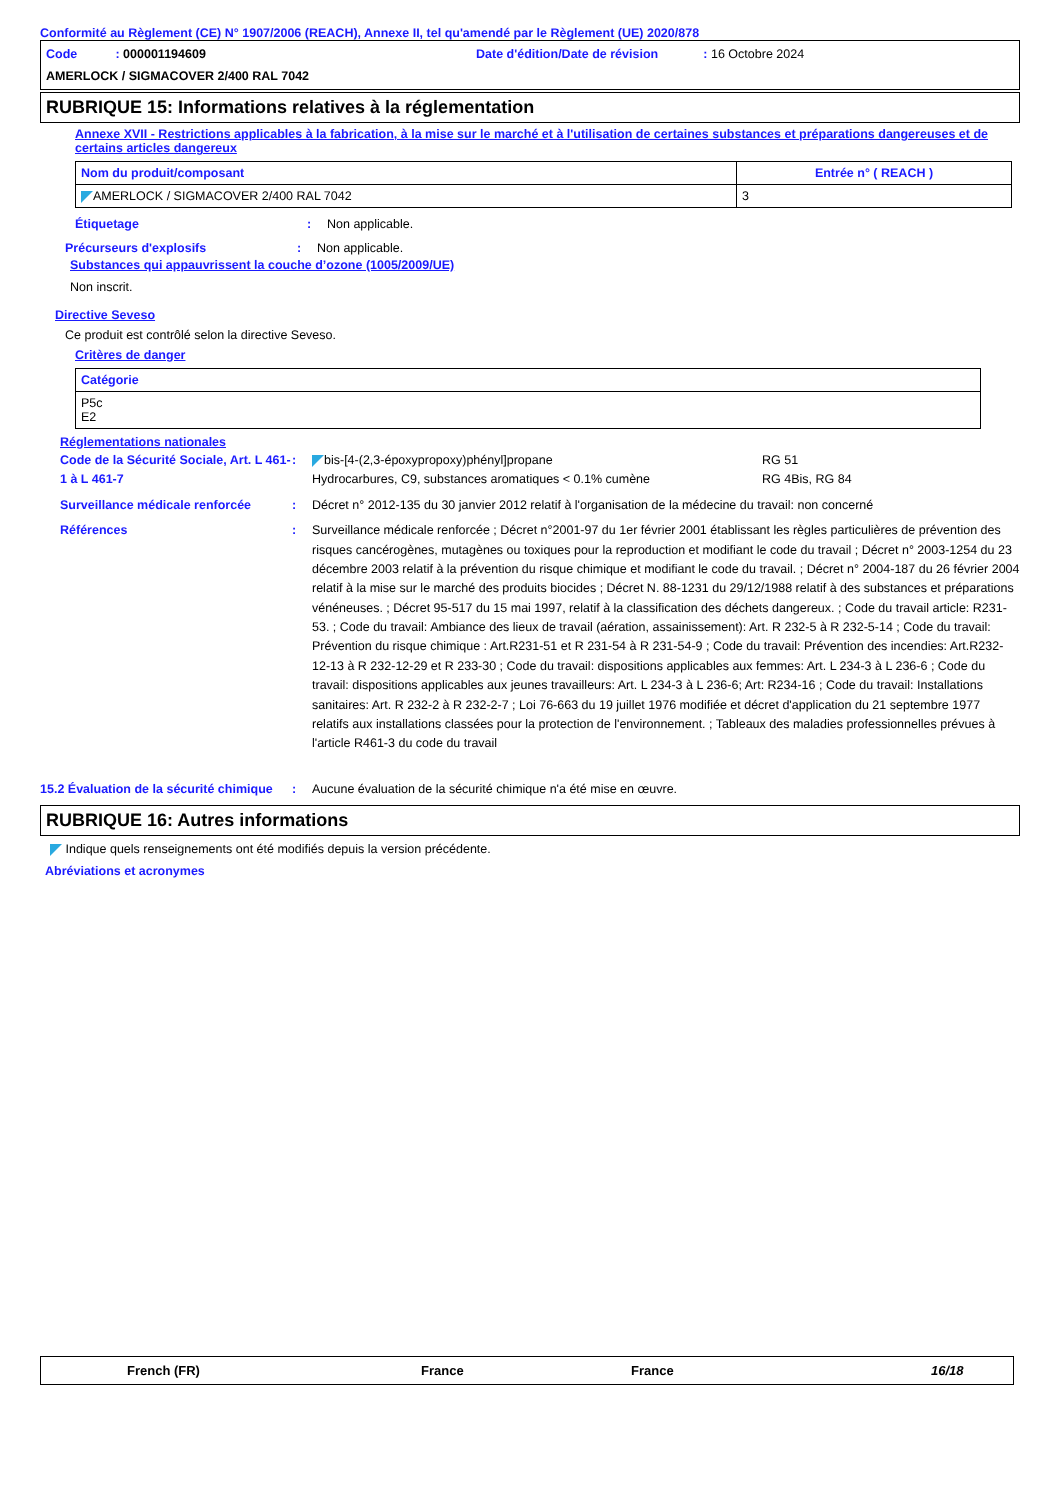Conformité au Règlement (CE) N° 1907/2006 (REACH), Annexe II, tel qu'amendé par le Règlement (UE) 2020/878
Code : 000001194609
Date d'édition/Date de révision : 16 Octobre 2024
AMERLOCK / SIGMACOVER 2/400 RAL 7042
RUBRIQUE 15: Informations relatives à la réglementation
Annexe XVII - Restrictions applicables à la fabrication, à la mise sur le marché et à l'utilisation de certaines substances et préparations dangereuses et de certains articles dangereux
| Nom du produit/composant | Entrée n° ( REACH ) |
| --- | --- |
| AMERLOCK / SIGMACOVER 2/400 RAL 7042 | 3 |
Étiquetage : Non applicable.
Précurseurs d'explosifs : Non applicable.
Substances qui appauvrissent la couche d’ozone (1005/2009/UE)
Non inscrit.
Directive Seveso
Ce produit est contrôlé selon la directive Seveso.
Critères de danger
| Catégorie |
| --- |
| P5c E2 |
Réglementations nationales
Code de la Sécurité Sociale, Art. L 461-1 à L 461-7
:
| bis-[4-(2,3-époxypropoxy)phényl]propane | RG 51 |
| Hydrocarbures, C9, substances aromatiques < 0.1% cumène | RG 4Bis, RG 84 |
Surveillance médicale renforcée
: Décret n° 2012-135 du 30 janvier 2012 relatif à l'organisation de la médecine du travail: non concerné
Références : Surveillance médicale renforcée ; Décret n°2001-97 du 1er février 2001 établissant les règles particulières de prévention des risques cancérogènes, mutagènes ou toxiques pour la reproduction et modifiant le code du travail ; Décret n° 2003-1254 du 23 décembre 2003 relatif à la prévention du risque chimique et modifiant le code du travail. ; Décret n° 2004-187 du 26 février 2004 relatif à la mise sur le marché des produits biocides ; Décret N. 88-1231 du 29/12/1988 relatif à des substances et préparations vénéneuses. ; Décret 95-517 du 15 mai 1997, relatif à la classification des déchets dangereux. ; Code du travail article: R231-53. ; Code du travail: Ambiance des lieux de travail (aération, assainissement): Art. R 232-5 à R 232-5-14 ; Code du travail: Prévention du risque chimique : Art.R231-51 et R 231-54 à R 231-54-9 ; Code du travail: Prévention des incendies: Art.R232-12-13 à R 232-12-29 et R 233-30 ; Code du travail: dispositions applicables aux femmes: Art. L 234-3 à L 236-6 ; Code du travail: dispositions applicables aux jeunes travailleurs: Art. L 234-3 à L 236-6; Art: R234-16 ; Code du travail: Installations sanitaires: Art. R 232-2 à R 232-2-7 ; Loi 76-663 du 19 juillet 1976 modifiée et décret d'application du 21 septembre 1977 relatifs aux installations classées pour la protection de l'environnement. ; Tableaux des maladies professionnelles prévues à l'article R461-3 du code du travail
15.2 Évaluation de la sécurité chimique
: Aucune évaluation de la sécurité chimique n'a été mise en œuvre.
RUBRIQUE 16: Autres informations
Indique quels renseignements ont été modifiés depuis la version précédente.
Abréviations et acronymes
French (FR) France France 16/18